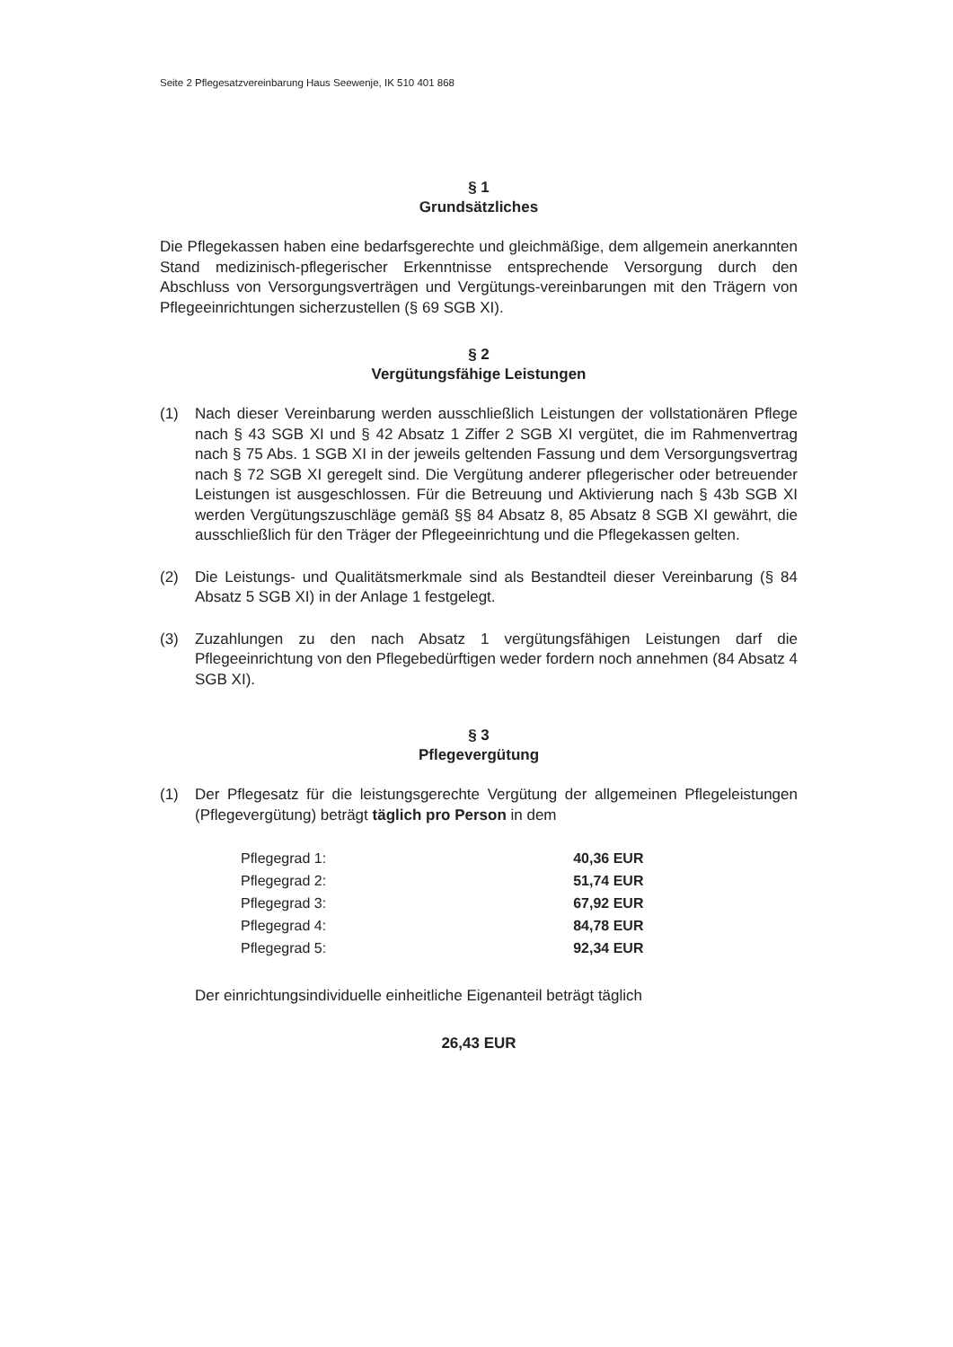Seite 2 Pflegesatzvereinbarung Haus Seewenje, IK 510 401 868
§ 1
Grundsätzliches
Die Pflegekassen haben eine bedarfsgerechte und gleichmäßige, dem allgemein anerkannten Stand medizinisch-pflegerischer Erkenntnisse entsprechende Versorgung durch den Abschluss von Versorgungsverträgen und Vergütungs-vereinbarungen mit den Trägern von Pflegeeinrichtungen sicherzustellen (§ 69 SGB XI).
§ 2
Vergütungsfähige Leistungen
(1) Nach dieser Vereinbarung werden ausschließlich Leistungen der vollstationären Pflege nach § 43 SGB XI und § 42 Absatz 1 Ziffer 2 SGB XI vergütet, die im Rahmenvertrag nach § 75 Abs. 1 SGB XI in der jeweils geltenden Fassung und dem Versorgungsvertrag nach § 72 SGB XI geregelt sind. Die Vergütung anderer pflegerischer oder betreuender Leistungen ist ausgeschlossen. Für die Betreuung und Aktivierung nach § 43b SGB XI werden Vergütungszuschläge gemäß §§ 84 Absatz 8, 85 Absatz 8 SGB XI gewährt, die ausschließlich für den Träger der Pflegeeinrichtung und die Pflegekassen gelten.
(2) Die Leistungs- und Qualitätsmerkmale sind als Bestandteil dieser Vereinbarung (§ 84 Absatz 5 SGB XI) in der Anlage 1 festgelegt.
(3) Zuzahlungen zu den nach Absatz 1 vergütungsfähigen Leistungen darf die Pflegeeinrichtung von den Pflegebedürftigen weder fordern noch annehmen (84 Absatz 4 SGB XI).
§ 3
Pflegevergütung
(1) Der Pflegesatz für die leistungsgerechte Vergütung der allgemeinen Pflegeleistungen (Pflegevergütung) beträgt täglich pro Person in dem
| Pflegegrad 1: | 40,36 EUR |
| Pflegegrad 2: | 51,74 EUR |
| Pflegegrad 3: | 67,92 EUR |
| Pflegegrad 4: | 84,78 EUR |
| Pflegegrad 5: | 92,34 EUR |
Der einrichtungsindividuelle einheitliche Eigenanteil beträgt täglich
26,43 EUR